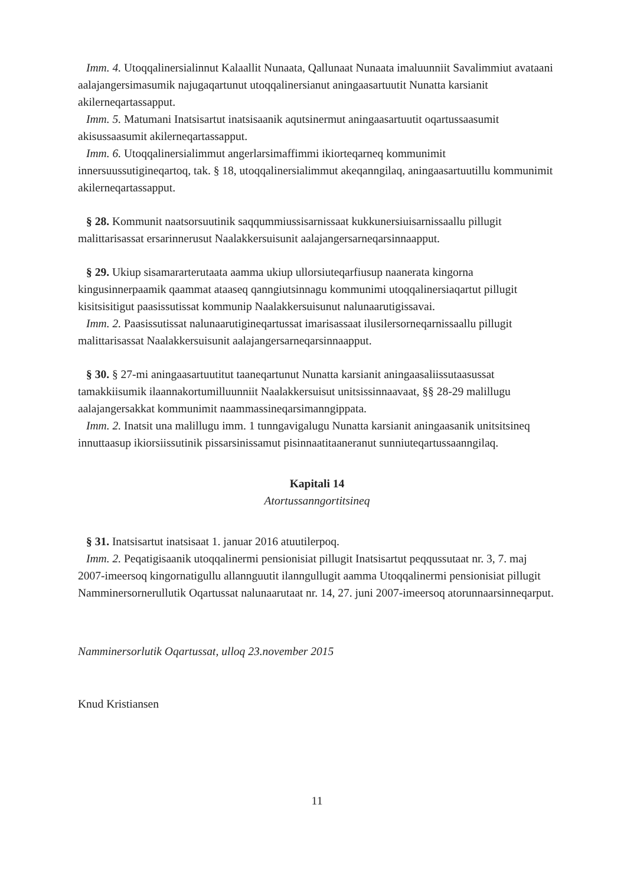Imm. 4. Utoqqalinersialinnut Kalaallit Nunaata, Qallunaat Nunaata imaluunniit Savalimmiut avataani aalajangersimasumik najugaqartunut utoqqalinersianut aningaasartuutit Nunatta karsianit akilerneqartassapput.
Imm. 5. Matumani Inatsisartut inatsisaanik aqutsinermut aningaasartuutit oqartussaasumit akisussaasumit akilerneqartassapput.
Imm. 6. Utoqqalinersialimmut angerlarsimaffimmi ikiorteqarneq kommunimit innersuussutigineqartoq, tak. § 18, utoqqalinersialimmut akeqanngilaq, aningaasartuutillu kommunimit akilerneqartassapput.
§ 28. Kommunit naatsorsuutinik saqqummiussisarnissaat kukkunersiuisarnissaallu pillugit malittarisassat ersarinnerusut Naalakkersuisunit aalajangersarneqarsinnaapput.
§ 29. Ukiup sisamararterutaata aamma ukiup ullorsiuteqarfiusup naanerata kingorna kingusinnerpaamik qaammat ataaseq qanngiutsinnagu kommunimi utoqqalinersiaqartut pillugit kisitsisitigut paasissutissat kommunip Naalakkersuisunut nalunaarutigissavai.
Imm. 2. Paasissutissat nalunaarutigineqartussat imarisassaat ilusilersorneqarnissaallu pillugit malittarisassat Naalakkersuisunit aalajangersarneqarsinnaapput.
§ 30. § 27-mi aningaasartuutitut taaneqartunut Nunatta karsianit aningaasaliissutaasussat tamakkiisumik ilaannakortumilluunniit Naalakkersuisut unitsissinnaavaat, §§ 28-29 malillugu aalajangersakkat kommunimit naammassineqarsimanngippata.
Imm. 2. Inatsit una malillugu imm. 1 tunngavigalugu Nunatta karsianit aningaasanik unitsitsineq innuttaasup ikiorsiissutinik pissarsinissamut pisinnaatitaaneranut sunniuteqartussaanngilaq.
Kapitali 14
Atortussanngortitsineq
§ 31. Inatsisartut inatsisaat 1. januar 2016 atuutilerpoq.
Imm. 2. Peqatigisaanik utoqqalinermi pensionisiat pillugit Inatsisartut peqqussutaat nr. 3, 7. maj 2007-imeersoq kingornatigullu allannguutit ilanngullugit aamma Utoqqalinermi pensionisiat pillugit Namminersornerullutik Oqartussat nalunaarutaat nr. 14, 27. juni 2007-imeersoq atorunnaarsinneqarput.
Namminersorlutik Oqartussat, ulloq 23.november 2015
Knud Kristiansen
11